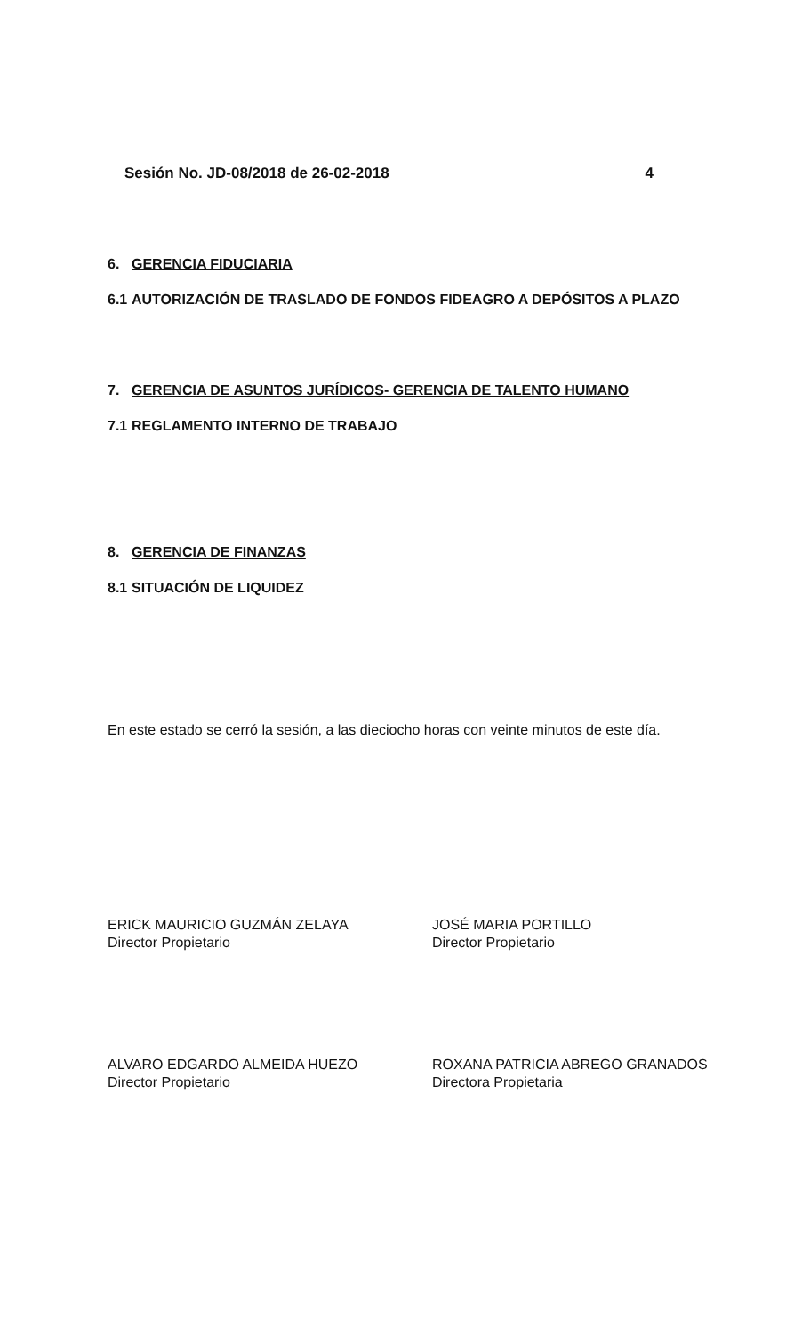Sesión No. JD-08/2018 de 26-02-2018 4
6. GERENCIA FIDUCIARIA
6.1 AUTORIZACIÓN DE TRASLADO DE FONDOS FIDEAGRO A DEPÓSITOS A PLAZO
7. GERENCIA DE ASUNTOS JURÍDICOS- GERENCIA DE TALENTO HUMANO
7.1 REGLAMENTO INTERNO DE TRABAJO
8. GERENCIA DE FINANZAS
8.1 SITUACIÓN DE LIQUIDEZ
En este estado se cerró la sesión, a las dieciocho horas con veinte minutos de este día.
ERICK MAURICIO GUZMÁN ZELAYA
Director Propietario
JOSÉ MARIA PORTILLO
Director Propietario
ALVARO EDGARDO ALMEIDA HUEZO
Director Propietario
ROXANA PATRICIA ABREGO GRANADOS
Directora Propietaria